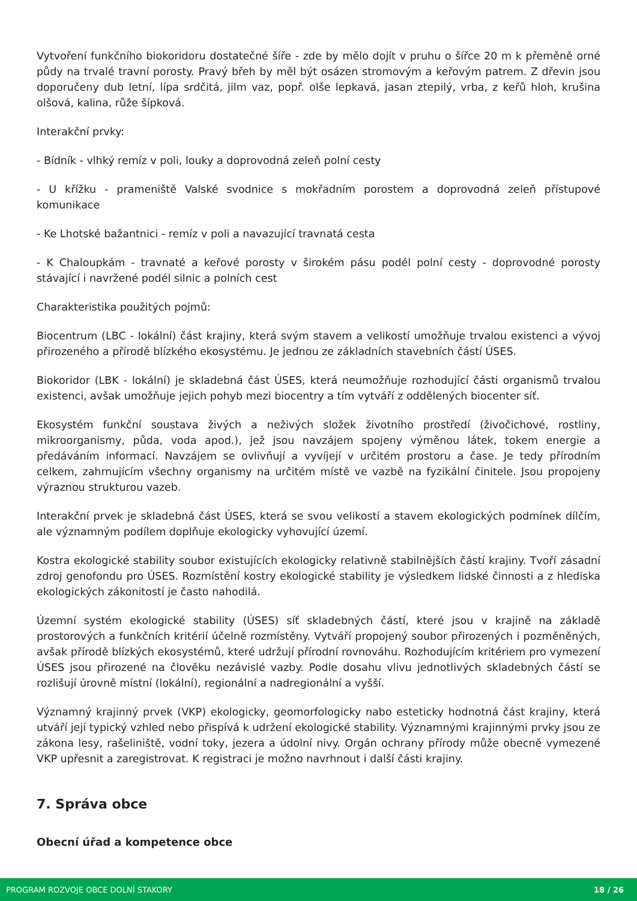Vytvoření funkčního biokoridoru dostatečné šíře - zde by mělo dojít v pruhu o šířce 20 m k přeměně orné půdy na trvalé travní porosty. Pravý břeh by měl být osázen stromovým a keřovým patrem. Z dřevin jsou doporučeny dub letní, lípa srdčitá, jilm vaz, popř. olše lepkavá, jasan ztepilý, vrba, z keřů hloh, krušina olšová, kalina, růže šípková.
Interakční prvky:
- Bídník - vlhký remíz v poli, louky a doprovodná zeleň polní cesty
- U křížku - prameniště Valské svodnice s mokřadním porostem a doprovodná zeleň přístupové komunikace
- Ke Lhotské bažantnici - remíz v poli a navazující travnatá cesta
- K Chaloupkám - travnaté a keřové porosty v širokém pásu podél polní cesty - doprovodné porosty stávající i navržené podél silnic a polních cest
Charakteristika použitých pojmů:
Biocentrum (LBC - lokální) část krajiny, která svým stavem a velikostí umožňuje trvalou existenci a vývoj přirozeného a přírodě blízkého ekosystému. Je jednou ze základních stavebních částí ÚSES.
Biokoridor (LBK - lokální) je skladebná část ÚSES, která neumožňuje rozhodující části organismů trvalou existenci, avšak umožňuje jejich pohyb mezi biocentry a tím vytváří z oddělených biocenter síť.
Ekosystém funkční soustava živých a neživých složek životního prostředí (živočichové, rostliny, mikroorganismy, půda, voda apod.), jež jsou navzájem spojeny výměnou látek, tokem energie a předáváním informací. Navzájem se ovlivňují a vyvíjejí v určitém prostoru a čase. Je tedy přírodním celkem, zahrnujícím všechny organismy na určitém místě ve vazbě na fyzikální činitele. Jsou propojeny výraznou strukturou vazeb.
Interakční prvek je skladebná část ÚSES, která se svou velikostí a stavem ekologických podmínek dílčím, ale významným podílem doplňuje ekologicky vyhovující území.
Kostra ekologické stability soubor existujících ekologicky relativně stabilnějších částí krajiny. Tvoří zásadní zdroj genofondu pro ÚSES. Rozmístění kostry ekologické stability je výsledkem lidské činnosti a z hlediska ekologických zákonitostí je často nahodilá.
Územní systém ekologické stability (ÚSES) síť skladebných částí, které jsou v krajině na základě prostorových a funkčních kritérií účelně rozmístěny. Vytváří propojený soubor přirozených i pozměněných, avšak přírodě blízkých ekosystémů, které udržují přírodní rovnováhu. Rozhodujícím kritériem pro vymezení ÚSES jsou přirozené na člověku nezávislé vazby. Podle dosahu vlivu jednotlivých skladebných částí se rozlišují úrovně místní (lokální), regionální a nadregionální a vyšší.
Významný krajinný prvek (VKP) ekologicky, geomorfologicky nabo esteticky hodnotná část krajiny, která utváří její typický vzhled nebo přispívá k udržení ekologické stability. Významnými krajinnými prvky jsou ze zákona lesy, rašeliniště, vodní toky, jezera a údolní nivy. Orgán ochrany přírody může obecně vymezené VKP upřesnit a zaregistrovat. K registraci je možno navrhnout i další části krajiny.
7. Správa obce
Obecní úřad a kompetence obce
PROGRAM ROZVOJE OBCE DOLNÍ STAKORY 18 / 26